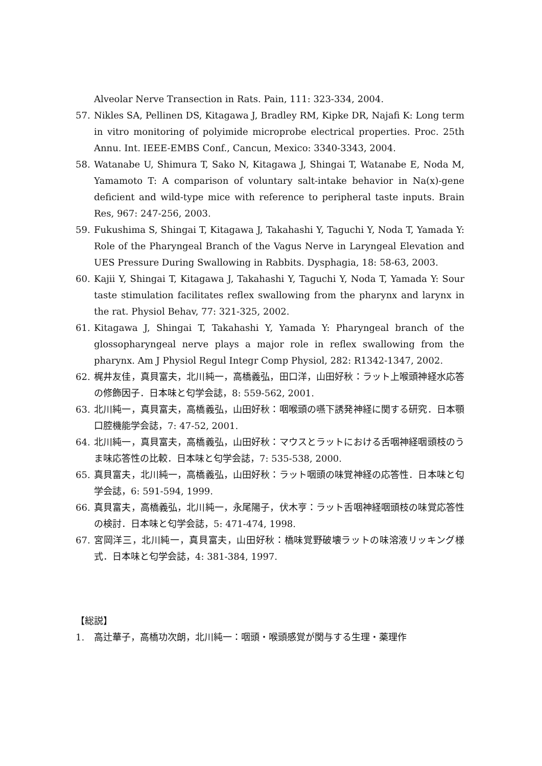Alveolar Nerve Transection in Rats. Pain, 111: 323-334, 2004.
57. Nikles SA, Pellinen DS, Kitagawa J, Bradley RM, Kipke DR, Najafi K: Long term in vitro monitoring of polyimide microprobe electrical properties. Proc. 25th Annu. Int. IEEE-EMBS Conf., Cancun, Mexico: 3340-3343, 2004.
58. Watanabe U, Shimura T, Sako N, Kitagawa J, Shingai T, Watanabe E, Noda M, Yamamoto T: A comparison of voluntary salt-intake behavior in Na(x)-gene deficient and wild-type mice with reference to peripheral taste inputs. Brain Res, 967: 247-256, 2003.
59. Fukushima S, Shingai T, Kitagawa J, Takahashi Y, Taguchi Y, Noda T, Yamada Y: Role of the Pharyngeal Branch of the Vagus Nerve in Laryngeal Elevation and UES Pressure During Swallowing in Rabbits. Dysphagia, 18: 58-63, 2003.
60. Kajii Y, Shingai T, Kitagawa J, Takahashi Y, Taguchi Y, Noda T, Yamada Y: Sour taste stimulation facilitates reflex swallowing from the pharynx and larynx in the rat. Physiol Behav, 77: 321-325, 2002.
61. Kitagawa J, Shingai T, Takahashi Y, Yamada Y: Pharyngeal branch of the glossopharyngeal nerve plays a major role in reflex swallowing from the pharynx. Am J Physiol Regul Integr Comp Physiol, 282: R1342-1347, 2002.
62. 梶井友佳，真貝富夫，北川純一，高橋義弘，田口洋，山田好秋：ラット上喉頭神経水応答の修飾因子．日本味と匂学会誌，8: 559-562, 2001.
63. 北川純一，真貝富夫，高橋義弘，山田好秋：咽喉頭の嚥下誘発神経に関する研究．日本顎口腔機能学会誌，7: 47-52, 2001.
64. 北川純一，真貝富夫，高橋義弘，山田好秋：マウスとラットにおける舌咽神経咽頭枝のうま味応答性の比較．日本味と匂学会誌，7: 535-538, 2000.
65. 真貝富夫，北川純一，高橋義弘，山田好秋：ラット咽頭の味覚神経の応答性．日本味と匂学会誌，6: 591-594, 1999.
66. 真貝富夫，高橋義弘，北川純一，永尾陽子，伏木亨：ラット舌咽神経咽頭枝の味覚応答性の検討．日本味と匂学会誌，5: 471-474, 1998.
67. 宮岡洋三，北川純一，真貝富夫，山田好秋：橋味覚野破壊ラットの味溶液リッキング様式．日本味と匂学会誌，4: 381-384, 1997.
【総説】
1. 高辻華子，高橋功次朗，北川純一：咽頭・喉頭感覚が関与する生理・薬理作